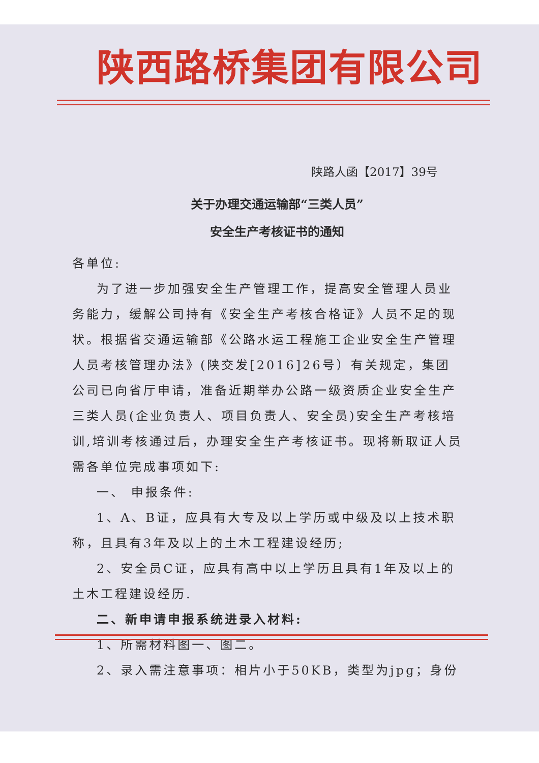陕西路桥集团有限公司
陕路人函【2017】39号
关于办理交通运输部“三类人员”
安全生产考核证书的通知
各单位:
为了进一步加强安全生产管理工作，提高安全管理人员业务能力，缓解公司持有《安全生产考核合格证》人员不足的现状。根据省交通运输部《公路水运工程施工企业安全生产管理人员考核管理办法》(陕交发[2016]26号）有关规定，集团公司已向省厅申请，准备近期举办公路一级资质企业安全生产三类人员(企业负责人、项目负责人、安全员)安全生产考核培训,培训考核通过后，办理安全生产考核证书。现将新取证人员需各单位完成事项如下:
一、 申报条件:
1、A、B证，应具有大专及以上学历或中级及以上技术职称，且具有3年及以上的土木工程建设经历;
2、安全员C证，应具有高中以上学历且具有1年及以上的土木工程建设经历.
二、新申请申报系统进录入材料:
1、所需材料图一、图二。
2、录入需注意事项：相片小于50KB，类型为jpg；身份